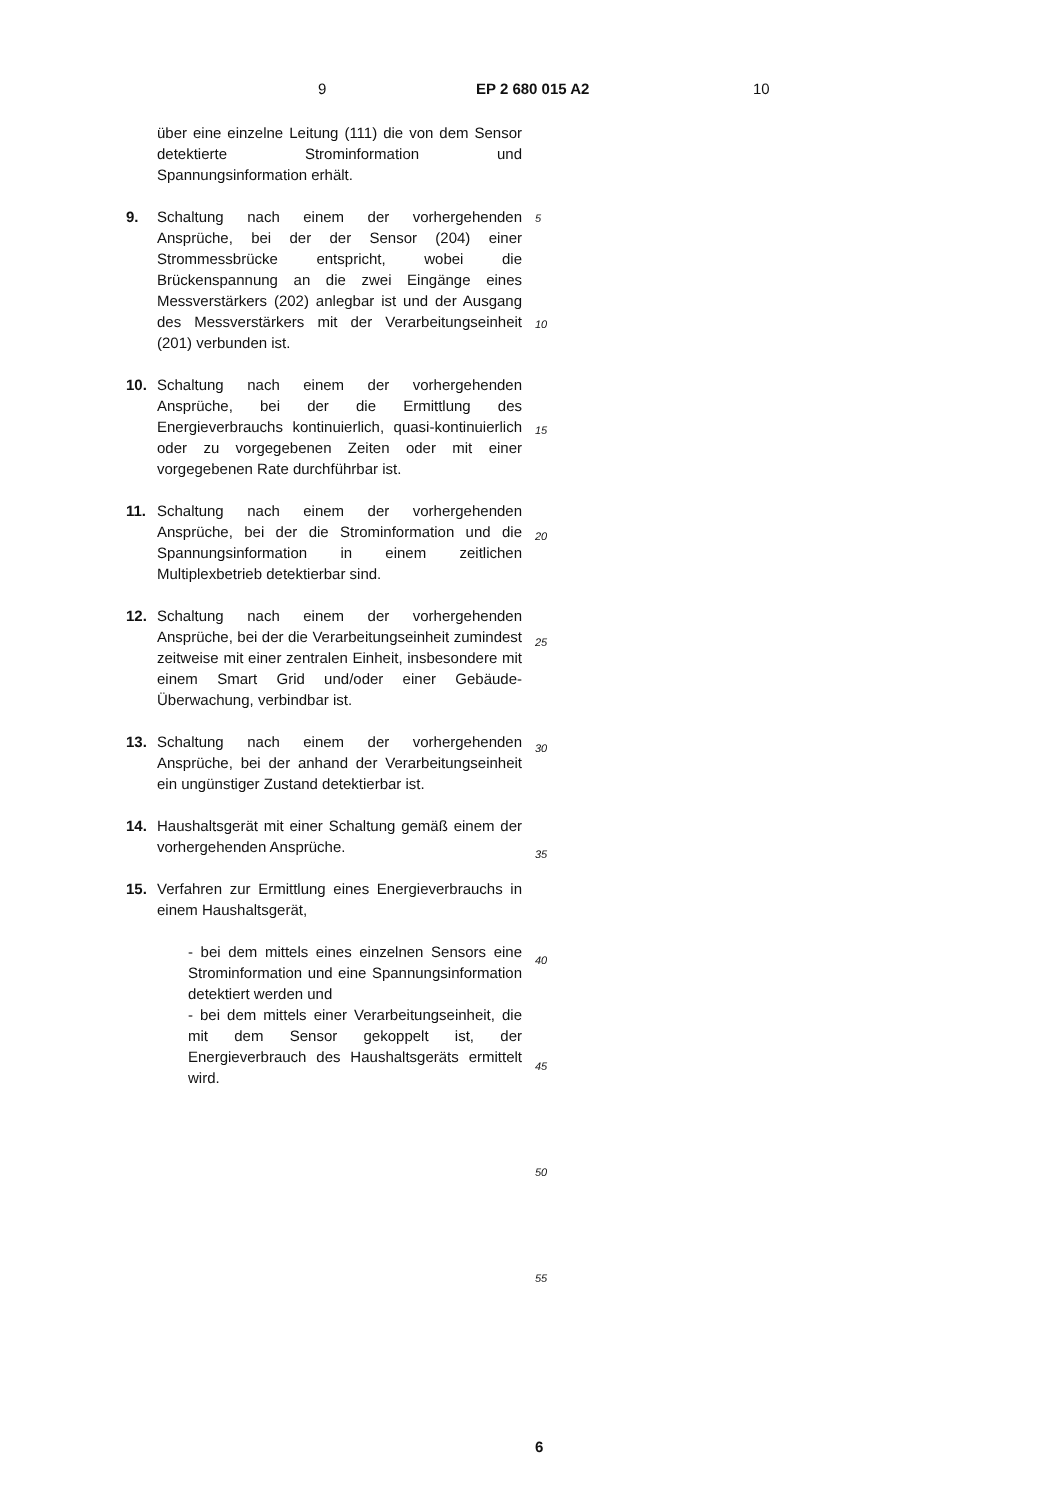9 EP 2 680 015 A2 10
über eine einzelne Leitung (111) die von dem Sensor detektierte Strominformation und Spannungsinformation erhält.
9. Schaltung nach einem der vorhergehenden Ansprüche, bei der der Sensor (204) einer Strommessbrücke entspricht, wobei die Brückenspannung an die zwei Eingänge eines Messverstärkers (202) anlegbar ist und der Ausgang des Messverstärkers mit der Verarbeitungseinheit (201) verbunden ist.
10. Schaltung nach einem der vorhergehenden Ansprüche, bei der die Ermittlung des Energieverbrauchs kontinuierlich, quasi-kontinuierlich oder zu vorgegebenen Zeiten oder mit einer vorgegebenen Rate durchführbar ist.
11. Schaltung nach einem der vorhergehenden Ansprüche, bei der die Strominformation und die Spannungsinformation in einem zeitlichen Multiplexbetrieb detektierbar sind.
12. Schaltung nach einem der vorhergehenden Ansprüche, bei der die Verarbeitungseinheit zumindest zeitweise mit einer zentralen Einheit, insbesondere mit einem Smart Grid und/oder einer Gebäude-Überwachung, verbindbar ist.
13. Schaltung nach einem der vorhergehenden Ansprüche, bei der anhand der Verarbeitungseinheit ein ungünstiger Zustand detektierbar ist.
14. Haushaltsgerät mit einer Schaltung gemäß einem der vorhergehenden Ansprüche.
15. Verfahren zur Ermittlung eines Energieverbrauchs in einem Haushaltsgerät,
- bei dem mittels eines einzelnen Sensors eine Strominformation und eine Spannungsinformation detektiert werden und
- bei dem mittels einer Verarbeitungseinheit, die mit dem Sensor gekoppelt ist, der Energieverbrauch des Haushaltsgeräts ermittelt wird.
5
10
15
20
25
30
35
40
45
50
55
6